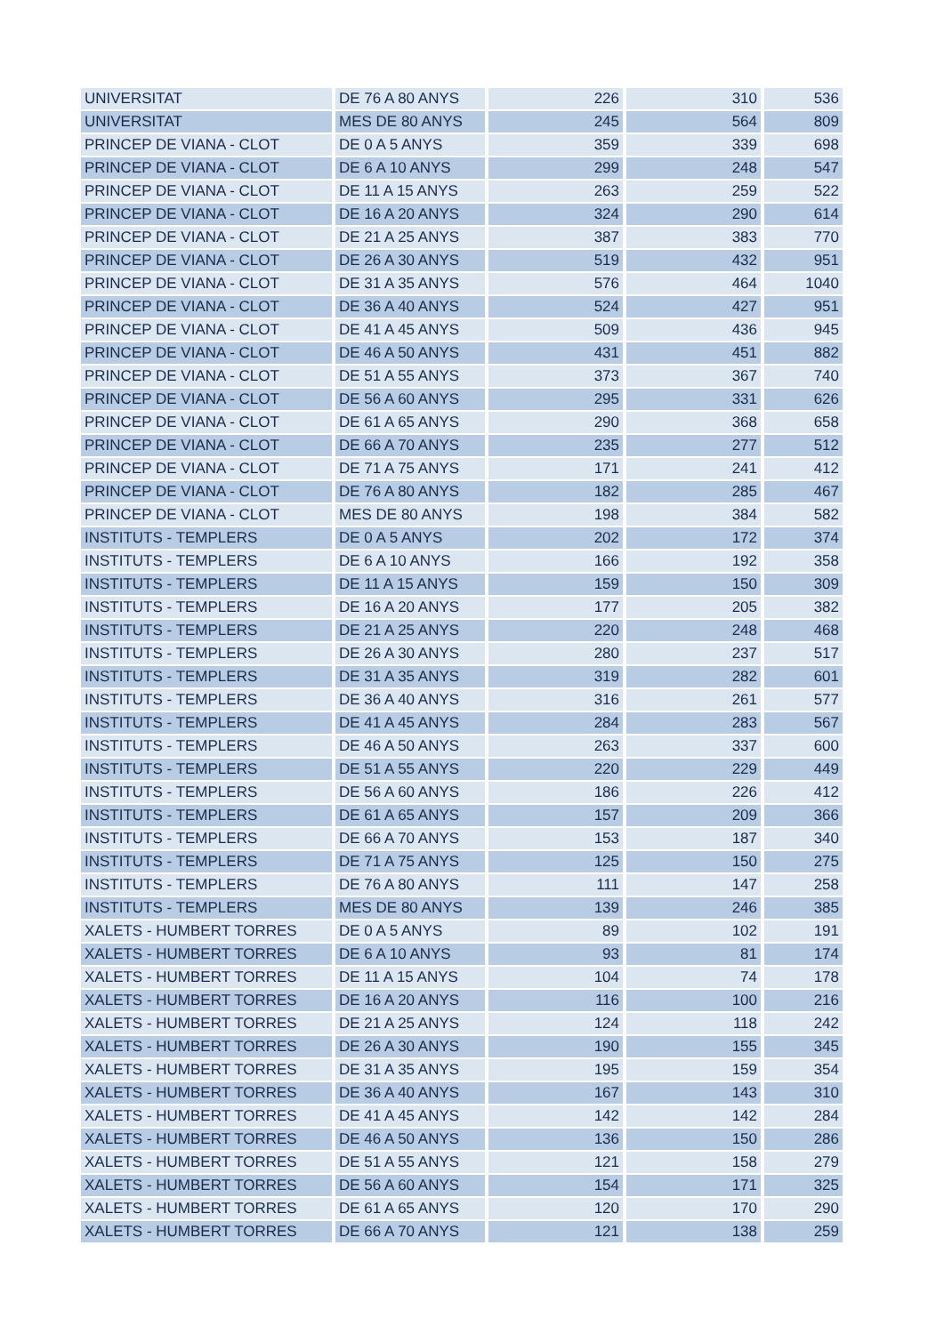| UNIVERSITAT | DE 76 A 80 ANYS | 226 | 310 | 536 |
| UNIVERSITAT | MES DE 80 ANYS | 245 | 564 | 809 |
| PRINCEP DE VIANA - CLOT | DE 0 A 5 ANYS | 359 | 339 | 698 |
| PRINCEP DE VIANA - CLOT | DE 6 A 10 ANYS | 299 | 248 | 547 |
| PRINCEP DE VIANA - CLOT | DE 11 A 15 ANYS | 263 | 259 | 522 |
| PRINCEP DE VIANA - CLOT | DE 16 A 20 ANYS | 324 | 290 | 614 |
| PRINCEP DE VIANA - CLOT | DE 21 A 25 ANYS | 387 | 383 | 770 |
| PRINCEP DE VIANA - CLOT | DE 26 A 30 ANYS | 519 | 432 | 951 |
| PRINCEP DE VIANA - CLOT | DE 31 A 35 ANYS | 576 | 464 | 1040 |
| PRINCEP DE VIANA - CLOT | DE 36 A 40 ANYS | 524 | 427 | 951 |
| PRINCEP DE VIANA - CLOT | DE 41 A 45 ANYS | 509 | 436 | 945 |
| PRINCEP DE VIANA - CLOT | DE 46 A 50 ANYS | 431 | 451 | 882 |
| PRINCEP DE VIANA - CLOT | DE 51 A 55 ANYS | 373 | 367 | 740 |
| PRINCEP DE VIANA - CLOT | DE 56 A 60 ANYS | 295 | 331 | 626 |
| PRINCEP DE VIANA - CLOT | DE 61 A 65 ANYS | 290 | 368 | 658 |
| PRINCEP DE VIANA - CLOT | DE 66 A 70 ANYS | 235 | 277 | 512 |
| PRINCEP DE VIANA - CLOT | DE 71 A 75 ANYS | 171 | 241 | 412 |
| PRINCEP DE VIANA - CLOT | DE 76 A 80 ANYS | 182 | 285 | 467 |
| PRINCEP DE VIANA - CLOT | MES DE 80 ANYS | 198 | 384 | 582 |
| INSTITUTS - TEMPLERS | DE 0 A 5 ANYS | 202 | 172 | 374 |
| INSTITUTS - TEMPLERS | DE 6 A 10 ANYS | 166 | 192 | 358 |
| INSTITUTS - TEMPLERS | DE 11 A 15 ANYS | 159 | 150 | 309 |
| INSTITUTS - TEMPLERS | DE 16 A 20 ANYS | 177 | 205 | 382 |
| INSTITUTS - TEMPLERS | DE 21 A 25 ANYS | 220 | 248 | 468 |
| INSTITUTS - TEMPLERS | DE 26 A 30 ANYS | 280 | 237 | 517 |
| INSTITUTS - TEMPLERS | DE 31 A 35 ANYS | 319 | 282 | 601 |
| INSTITUTS - TEMPLERS | DE 36 A 40 ANYS | 316 | 261 | 577 |
| INSTITUTS - TEMPLERS | DE 41 A 45 ANYS | 284 | 283 | 567 |
| INSTITUTS - TEMPLERS | DE 46 A 50 ANYS | 263 | 337 | 600 |
| INSTITUTS - TEMPLERS | DE 51 A 55 ANYS | 220 | 229 | 449 |
| INSTITUTS - TEMPLERS | DE 56 A 60 ANYS | 186 | 226 | 412 |
| INSTITUTS - TEMPLERS | DE 61 A 65 ANYS | 157 | 209 | 366 |
| INSTITUTS - TEMPLERS | DE 66 A 70 ANYS | 153 | 187 | 340 |
| INSTITUTS - TEMPLERS | DE 71 A 75 ANYS | 125 | 150 | 275 |
| INSTITUTS - TEMPLERS | DE 76 A 80 ANYS | 111 | 147 | 258 |
| INSTITUTS - TEMPLERS | MES DE 80 ANYS | 139 | 246 | 385 |
| XALETS - HUMBERT TORRES | DE 0 A 5 ANYS | 89 | 102 | 191 |
| XALETS - HUMBERT TORRES | DE 6 A 10 ANYS | 93 | 81 | 174 |
| XALETS - HUMBERT TORRES | DE 11 A 15 ANYS | 104 | 74 | 178 |
| XALETS - HUMBERT TORRES | DE 16 A 20 ANYS | 116 | 100 | 216 |
| XALETS - HUMBERT TORRES | DE 21 A 25 ANYS | 124 | 118 | 242 |
| XALETS - HUMBERT TORRES | DE 26 A 30 ANYS | 190 | 155 | 345 |
| XALETS - HUMBERT TORRES | DE 31 A 35 ANYS | 195 | 159 | 354 |
| XALETS - HUMBERT TORRES | DE 36 A 40 ANYS | 167 | 143 | 310 |
| XALETS - HUMBERT TORRES | DE 41 A 45 ANYS | 142 | 142 | 284 |
| XALETS - HUMBERT TORRES | DE 46 A 50 ANYS | 136 | 150 | 286 |
| XALETS - HUMBERT TORRES | DE 51 A 55 ANYS | 121 | 158 | 279 |
| XALETS - HUMBERT TORRES | DE 56 A 60 ANYS | 154 | 171 | 325 |
| XALETS - HUMBERT TORRES | DE 61 A 65 ANYS | 120 | 170 | 290 |
| XALETS - HUMBERT TORRES | DE 66 A 70 ANYS | 121 | 138 | 259 |